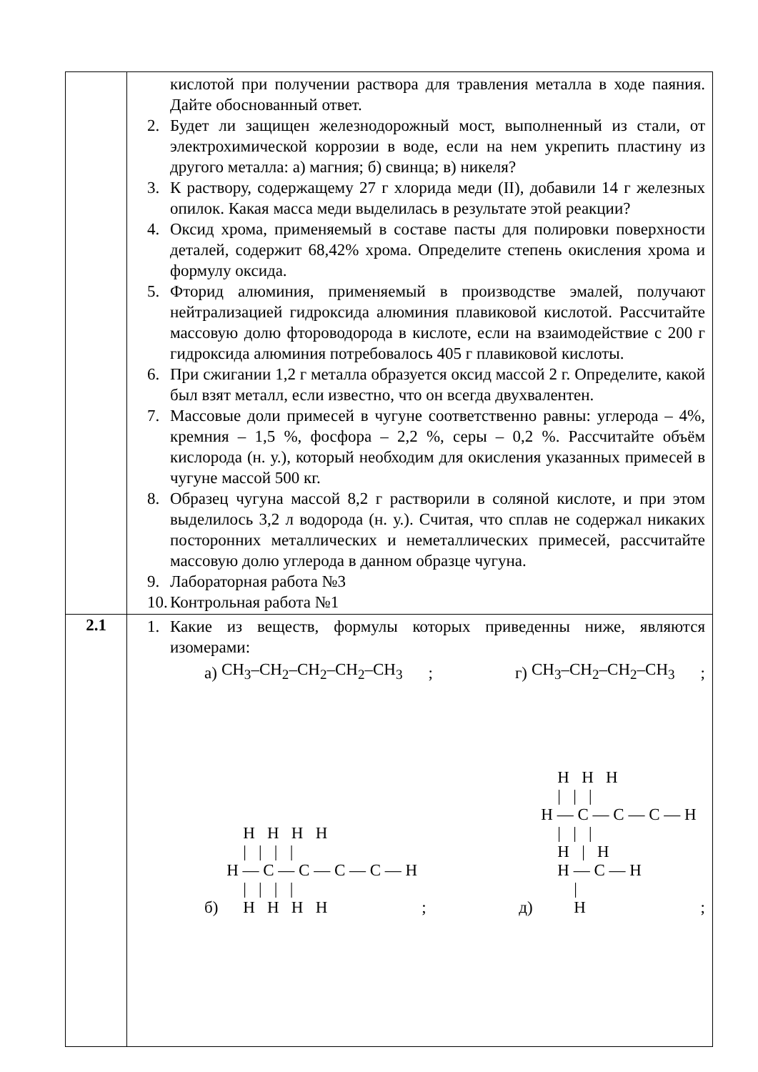| | кислотой при получении раствора для травления металла в ходе паяния. Дайте обоснованный ответ. 2. Будет ли защищен железнодорожный мост, выполненный из стали, от электрохимической коррозии в воде, если на нем укрепить пластину из другого металла: а) магния; б) свинца; в) никеля? 3. К раствору, содержащему 27 г хлорида меди (II), добавили 14 г железных опилок. Какая масса меди выделилась в результате этой реакции? 4. Оксид хрома, применяемый в составе пасты для полировки поверхности деталей, содержит 68,42% хрома. Определите степень окисления хрома и формулу оксида. 5. Фторид алюминия, применяемый в производстве эмалей, получают нейтрализацией гидроксида алюминия плавиковой кислотой. Рассчитайте массовую долю фтороводорода в кислоте, если на взаимодействие с 200 г гидроксида алюминия потребовалось 405 г плавиковой кислоты. 6. При сжигании 1,2 г металла образуется оксид массой 2 г. Определите, какой был взят металл, если известно, что он всегда двухвалентен. 7. Массовые доли примесей в чугуне соответственно равны: углерода – 4%, кремния – 1,5 %, фосфора – 2,2 %, серы – 0,2 %. Рассчитайте объём кислорода (н. у.), который необходим для окисления указанных примесей в чугуне массой 500 кг. 8. Образец чугуна массой 8,2 г растворили в соляной кислоте, и при этом выделилось 3,2 л водорода (н. у.). Считая, что сплав не содержал никаких посторонних металлических и неметаллических примесей, рассчитайте массовую долю углерода в данном образце чугуна. 9. Лабораторная работа №3 10. Контрольная работа №1 |
| 2.1 | 1. Какие из веществ, формулы которых приведенны ниже, являются изомерами: а) CH<sub>3</sub>–CH<sub>2</sub>–CH<sub>2</sub>–CH<sub>2</sub>–CH<sub>3</sub> ; г) CH<sub>3</sub>–CH<sub>2</sub>–CH<sub>2</sub>–CH<sub>3</sub> ; б) H H H H / / / / H — C — C — C — C — H / / / / H H H H ; д) H H H / / / H — C — C — C — H / / / H / H H — C — H / H ; |